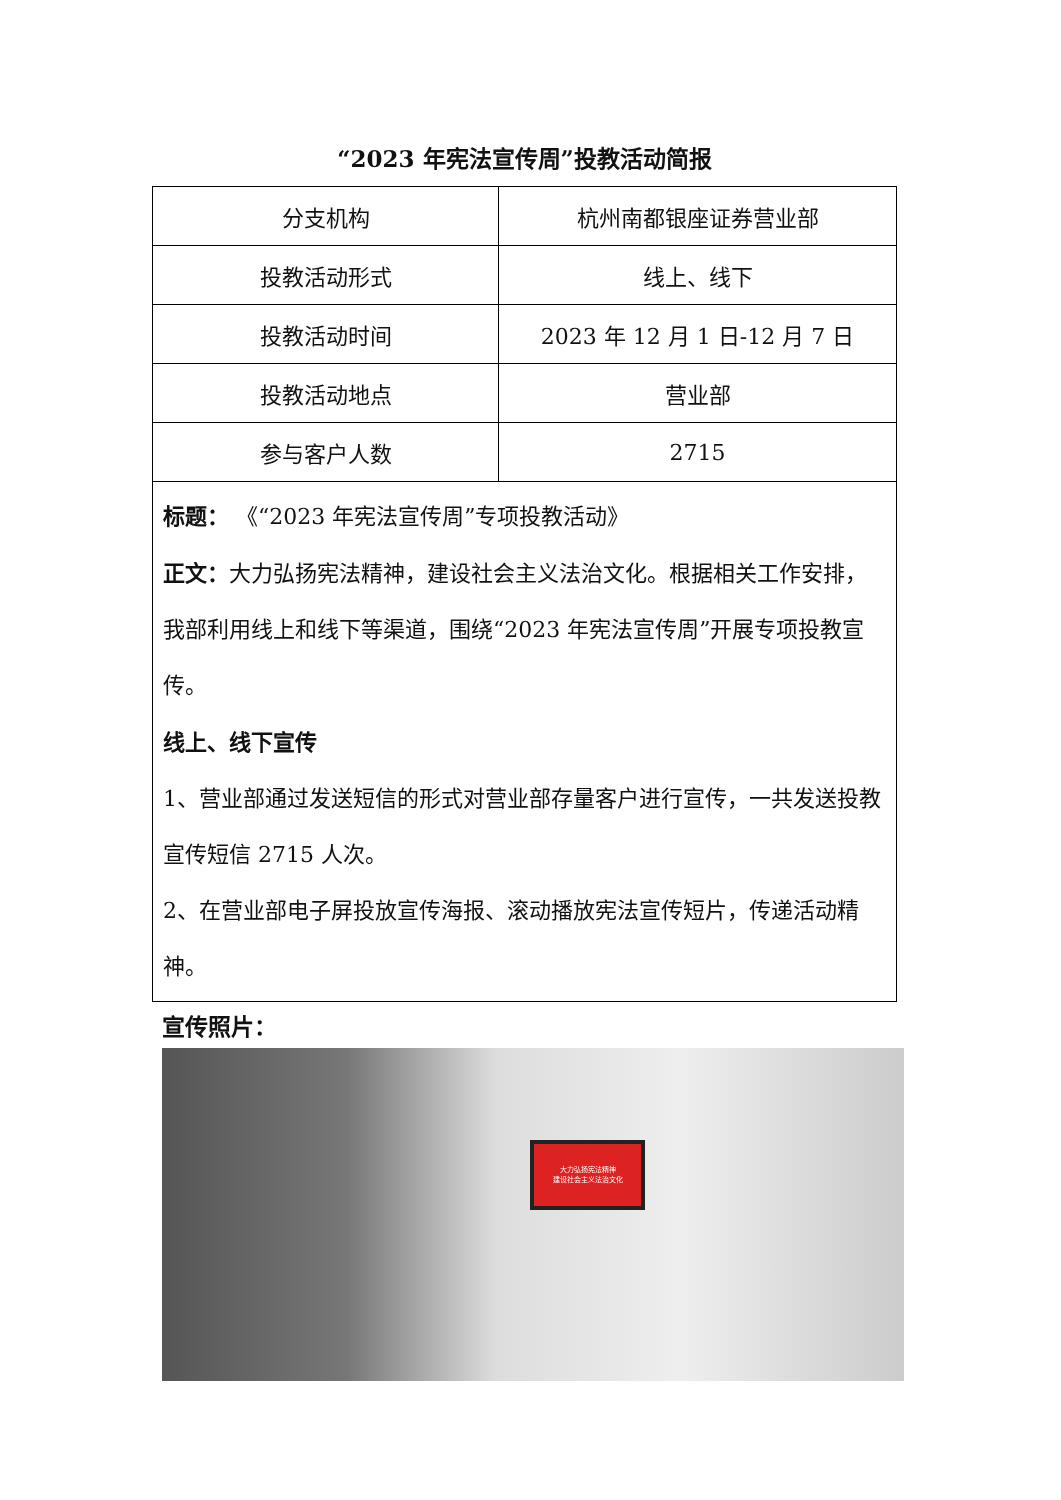“2023 年宪法宣传周”投教活动简报
| 分支机构 | 杭州南都银座证券营业部 |
| 投教活动形式 | 线上、线下 |
| 投教活动时间 | 2023 年 12 月 1 日-12 月 7 日 |
| 投教活动地点 | 营业部 |
| 参与客户人数 | 2715 |
| 标题： 《“2023 年宪法宣传周”专项投教活动》 正文： 大力弘扬宪法精神，建设社会主义法治文化。根据相关工作安排，我部利用线上和线下等渠道，围绕“2023 年宪法宣传周”开展专项投教宣传。 线上、线下宣传 1、营业部通过发送短信的形式对营业部存量客户进行宣传，一共发送投教宣传短信 2715 人次。 2、在营业部电子屏投放宣传海报、滚动播放宪法宣传短片，传递活动精神。 | |
宣传照片：
大力弘扬宪法精神
建设社会主义法治文化